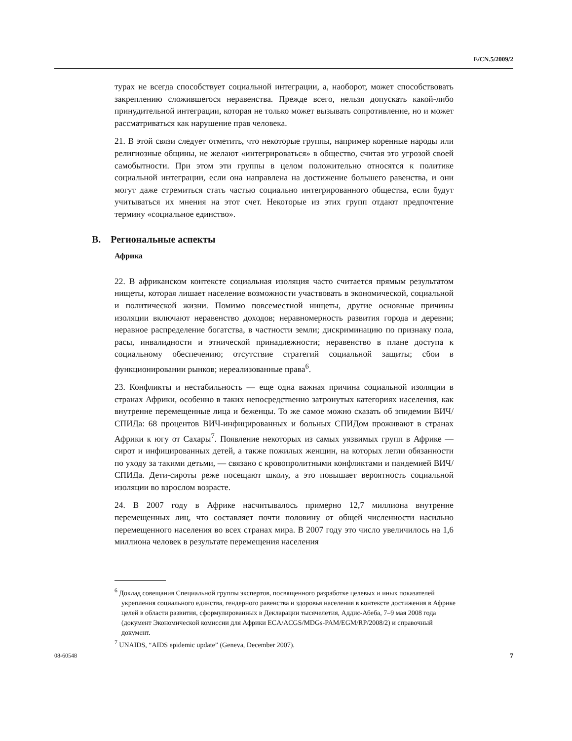E/CN.5/2009/2
турах не всегда способствует социальной интеграции, а, наоборот, может способствовать закреплению сложившегося неравенства. Прежде всего, нельзя допускать какой-либо принудительной интеграции, которая не только может вызывать сопротивление, но и может рассматриваться как нарушение прав человека.
21. В этой связи следует отметить, что некоторые группы, например коренные народы или религиозные общины, не желают «интегрироваться» в общество, считая это угрозой своей самобытности. При этом эти группы в целом положительно относятся к политике социальной интеграции, если она направлена на достижение большего равенства, и они могут даже стремиться стать частью социально интегрированного общества, если будут учитываться их мнения на этот счет. Некоторые из этих групп отдают предпочтение термину «социальное единство».
B. Региональные аспекты
Африка
22. В африканском контексте социальная изоляция часто считается прямым результатом нищеты, которая лишает население возможности участвовать в экономической, социальной и политической жизни. Помимо повсеместной нищеты, другие основные причины изоляции включают неравенство доходов; неравномерность развития города и деревни; неравное распределение богатства, в частности земли; дискриминацию по признаку пола, расы, инвалидности и этнической принадлежности; неравенство в плане доступа к социальному обеспечению; отсутствие стратегий социальной защиты; сбои в функционировании рынков; нереализованные права<sup>6</sup>.
23. Конфликты и нестабильность — еще одна важная причина социальной изоляции в странах Африки, особенно в таких непосредственно затронутых категориях населения, как внутренне перемещенные лица и беженцы. То же самое можно сказать об эпидемии ВИЧ/СПИДа: 68 процентов ВИЧ-инфицированных и больных СПИДом проживают в странах Африки к югу от Сахары<sup>7</sup>. Появление некоторых из самых уязвимых групп в Африке — сирот и инфицированных детей, а также пожилых женщин, на которых легли обязанности по уходу за такими детьми, — связано с кровопролитными конфликтами и пандемией ВИЧ/СПИДа. Дети-сироты реже посещают школу, а это повышает вероятность социальной изоляции во взрослом возрасте.
24. В 2007 году в Африке насчитывалось примерно 12,7 миллиона внутренне перемещенных лиц, что составляет почти половину от общей численности насильно перемещенного населения во всех странах мира. В 2007 году это число увеличилось на 1,6 миллиона человек в результате перемещения населения
<sup>6</sup> Доклад совещания Специальной группы экспертов, посвященного разработке целевых и иных показателей укрепления социального единства, гендерного равенства и здоровья населения в контексте достижения в Африке целей в области развития, сформулированных в Декларации тысячелетия, Аддис-Абеба, 7–9 мая 2008 года (документ Экономической комиссии для Африки ECA/ACGS/MDGs-PAM/EGM/RP/2008/2) и справочный документ.
<sup>7</sup> UNAIDS, “AIDS epidemic update” (Geneva, December 2007).
08-60548 7